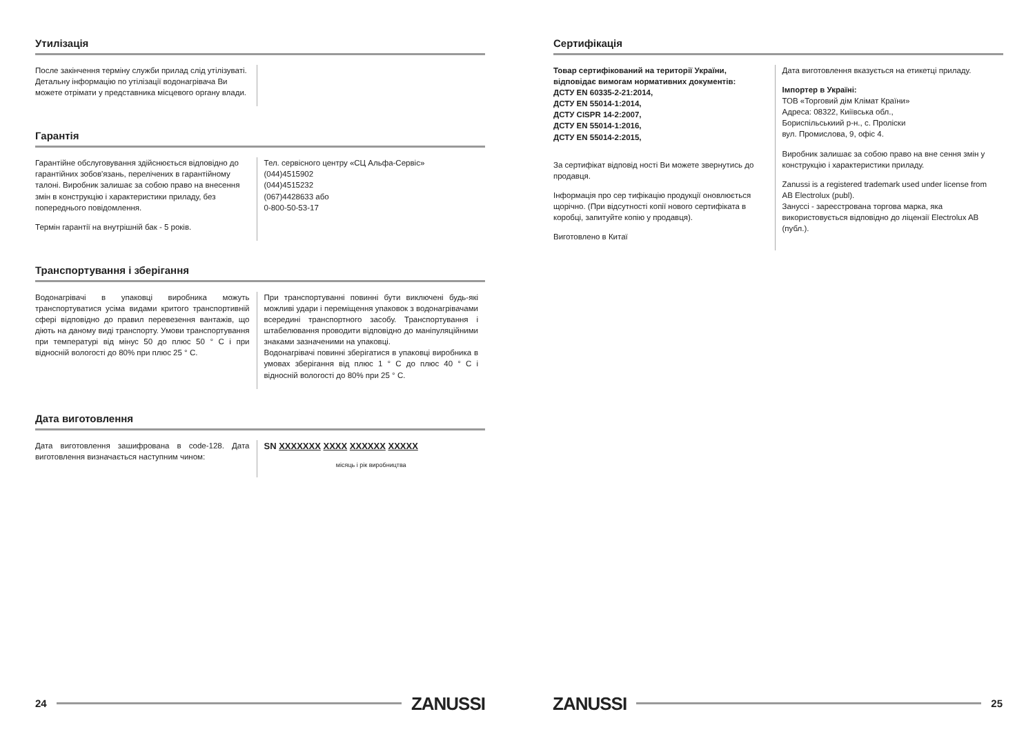Утилізація
После закінчення терміну служби прилад слід утілізуваті. Детальну інформацію по утілізації водонагрівача Ви можете отрімати у представника місцевого органу влади.
Гарантія
Гарантійне обслуговування здійснюється відповідно до гарантійних зобов'язань, перелічених в гарантійному талоні. Виробник залишає за собою право на внесення змін в конструкцію і характеристики приладу, без попереднього повідомлення.
Термін гарантії на внутрішній бак - 5 років.
Тел. сервісного центру «СЦ Альфа-Сервіс»
(044)4515902
(044)4515232
(067)4428633 або
0-800-50-53-17
Транспортування і зберігання
Водонагрівачі в упаковці виробника можуть транспортуватися усіма видами критого транспортивній сфері відповідно до правил перевезення вантажів, що діють на даному виді транспорту. Умови транспортування при температурі від мінус 50 до плюс 50 ° С і при відносній вологості до 80% при плюс 25 ° С.
При транспортуванні повинні бути виключені будь-які можливі удари і переміщення упаковок з водонагрівачами всередині транспортного засобу. Транспортування і штабелювання проводити відповідно до маніпуляційними знаками зазначеними на упаковці.
Водонагрівачі повинні зберігатися в упаковці виробника в умовах зберігання від плюс 1 ° С до плюс 40 ° С і відносній вологості до 80% при 25 ° С.
Дата виготовлення
Дата виготовлення зашифрована в code-128. Дата виготовлення визначається наступним чином:
SN XXXXXXX XXXX XXXXXX XXXXX
місяць і рік виробництва
24
ZANUSSI
Сертифікація
Товар сертифікований на території України, відповідає вимогам нормативних документів:
ДСТУ EN 60335-2-21:2014,
ДСТУ EN 55014-1:2014,
ДСТУ CISPR 14-2:2007,
ДСТУ EN 55014-1:2016,
ДСТУ EN 55014-2:2015,
За сертифікат відповід ності Ви можете звернутись до продавця.
Інформація про сер тифікацію продукції оновлюється щорічно. (При відсутності копії нового сертифіката в коробці, запитуйте копію у продавця).
Виготовлено в Китаї
Дата виготовлення вказується на етикетці приладу.
Імпортер в Україні:
ТОВ «Торговий дім Клімат Країни»
Адреса: 08322, Киіївська обл.,
Бориспільськиий р-н., с. Пролiски
вул. Промислова, 9, офіс 4.
Виробник залишає за собою право на вне сення змін у конструкцію і характеристики приладу.
Zanussi is a registered trademark used under license from AB Electrolux (publ).
Зануссі - зареєстрована торгова марка, яка використовується відповідно до ліцензії Electrolux AB (публ.).
ZANUSSI
25